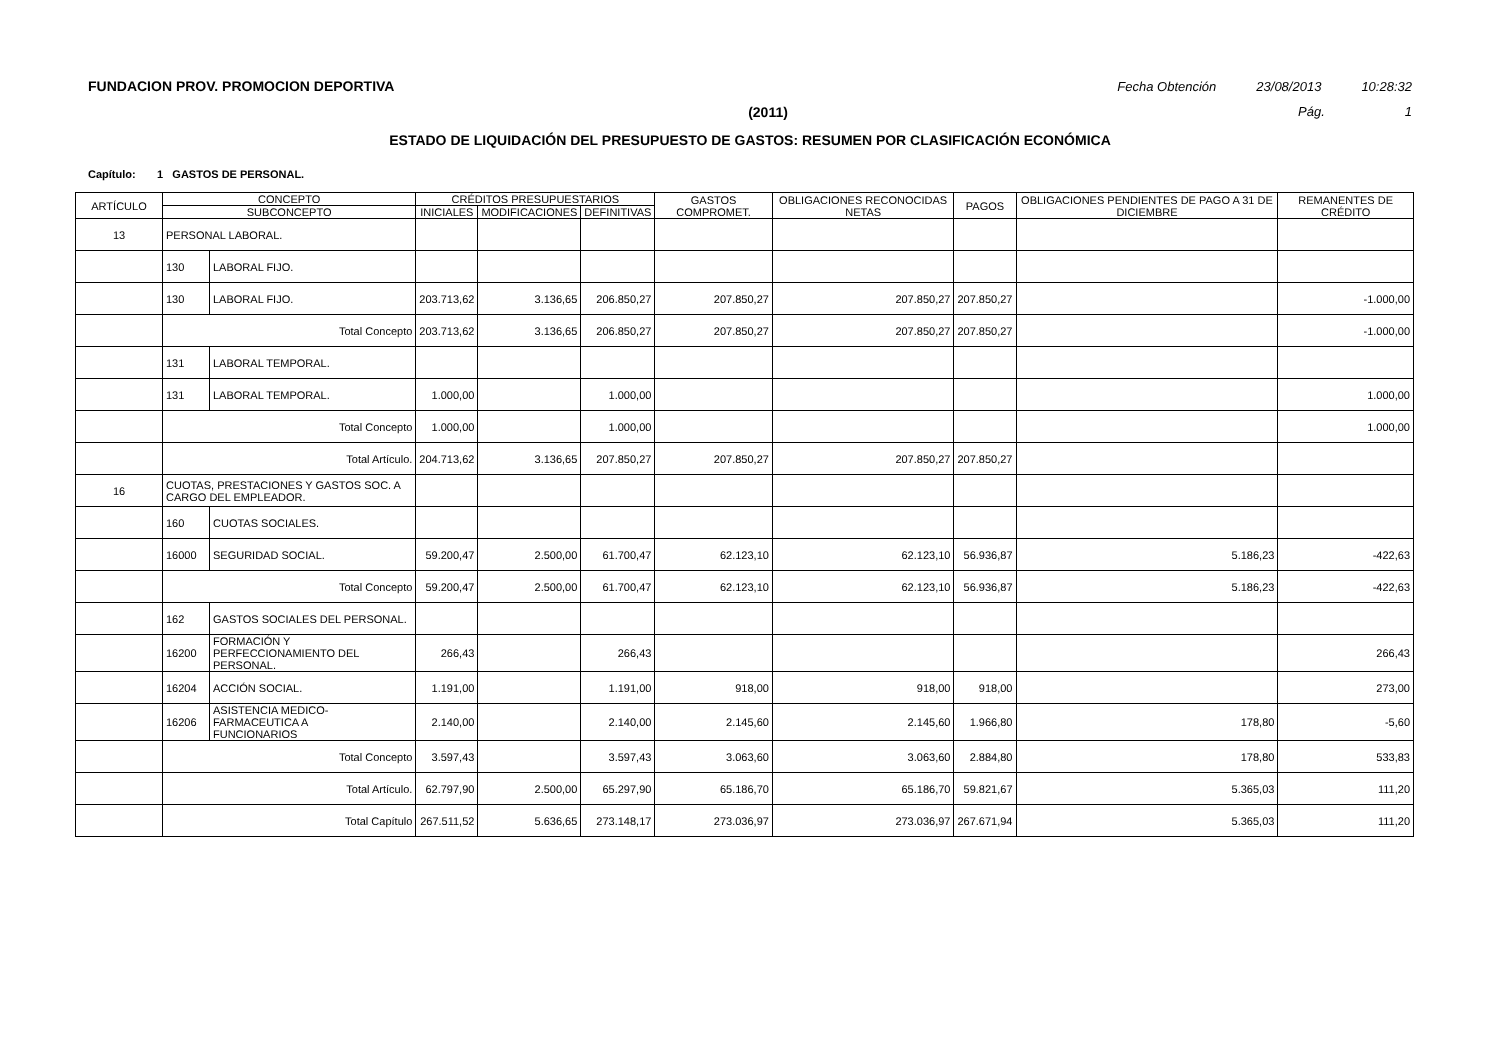FUNDACION PROV. PROMOCION DEPORTIVA Fecha Obtención 23/08/2013 10:28:32
(2011) Pág. 1
ESTADO DE LIQUIDACIÓN DEL PRESUPUESTO DE GASTOS: RESUMEN POR CLASIFICACIÓN ECONÓMICA
Capítulo: 1 GASTOS DE PERSONAL.
| ARTÍCULO | CONCEPTO | | CRÉDITOS PRESUPUESTARIOS | | | GASTOS COMPROMET. | OBLIGACIONES RECONOCIDAS NETAS | PAGOS | OBLIGACIONES PENDIENTES DE PAGO A 31 DE DICIEMBRE | REMANENTES DE CRÉDITO |
| --- | --- | --- | --- | --- | --- | --- | --- | --- | --- | --- |
| | SUBCONCEPTO | | INICIALES | MODIFICACIONES | DEFINITIVAS | | | | | |
| 13 | PERSONAL LABORAL. | | | | | | | | | |
| | 130 | LABORAL FIJO. | | | | | | | | |
| | 130 | LABORAL FIJO. | 203.713,62 | 3.136,65 | 206.850,27 | 207.850,27 | 207.850,27 | 207.850,27 | | -1.000,00 |
| | Total Concepto | | 203.713,62 | 3.136,65 | 206.850,27 | 207.850,27 | 207.850,27 | 207.850,27 | | -1.000,00 |
| | 131 | LABORAL TEMPORAL. | | | | | | | | |
| | 131 | LABORAL TEMPORAL. | 1.000,00 | | 1.000,00 | | | | | 1.000,00 |
| | Total Concepto | | 1.000,00 | | 1.000,00 | | | | | 1.000,00 |
| | Total Artículo. | | 204.713,62 | 3.136,65 | 207.850,27 | 207.850,27 | 207.850,27 | 207.850,27 | | |
| 16 | CUOTAS, PRESTACIONES Y GASTOS SOC. A CARGO DEL EMPLEADOR. | | | | | | | | | |
| | 160 | CUOTAS SOCIALES. | | | | | | | | |
| | 16000 | SEGURIDAD SOCIAL. | 59.200,47 | 2.500,00 | 61.700,47 | 62.123,10 | 62.123,10 | 56.936,87 | 5.186,23 | -422,63 |
| | Total Concepto | | 59.200,47 | 2.500,00 | 61.700,47 | 62.123,10 | 62.123,10 | 56.936,87 | 5.186,23 | -422,63 |
| | 162 | GASTOS SOCIALES DEL PERSONAL. | | | | | | | | |
| | 16200 | FORMACIÓN Y PERFECCIONAMIENTO DEL PERSONAL. | 266,43 | | 266,43 | | | | | 266,43 |
| | 16204 | ACCIÓN SOCIAL. | 1.191,00 | | 1.191,00 | 918,00 | 918,00 | 918,00 | | 273,00 |
| | 16206 | ASISTENCIA MEDICO-FARMACEUTICA A FUNCIONARIOS | 2.140,00 | | 2.140,00 | 2.145,60 | 2.145,60 | 1.966,80 | 178,80 | -5,60 |
| | Total Concepto | | 3.597,43 | | 3.597,43 | 3.063,60 | 3.063,60 | 2.884,80 | 178,80 | 533,83 |
| | Total Artículo. | | 62.797,90 | 2.500,00 | 65.297,90 | 65.186,70 | 65.186,70 | 59.821,67 | 5.365,03 | 111,20 |
| | Total Capítulo | | 267.511,52 | 5.636,65 | 273.148,17 | 273.036,97 | 273.036,97 | 267.671,94 | 5.365,03 | 111,20 |